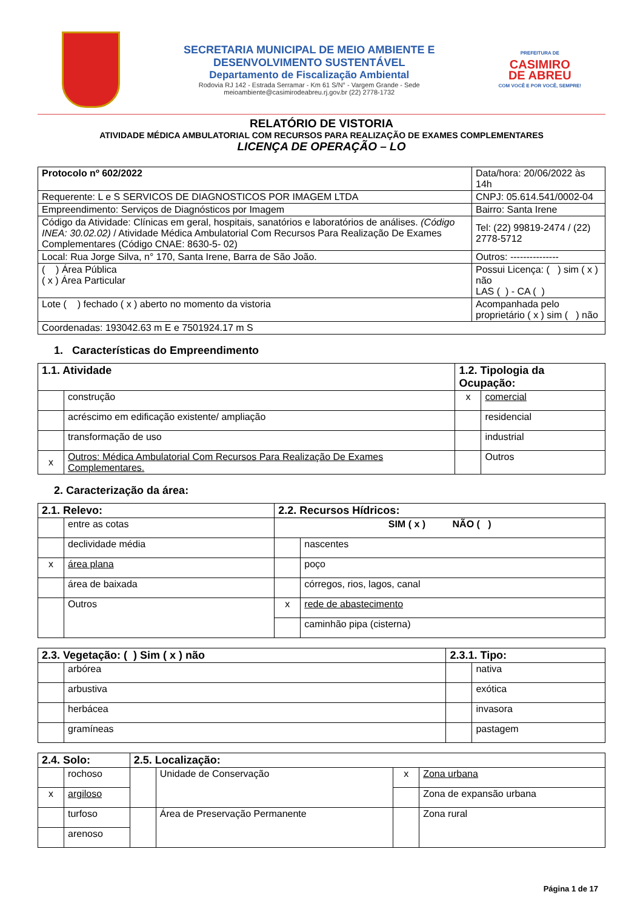SECRETARIA MUNICIPAL DE MEIO AMBIENTE E
DESENVOLVIMENTO SUSTENTÁVEL
Departamento de Fiscalização Ambiental
Rodovia RJ 142 - Estrada Serramar - Km 61 S/N° - Vargem Grande - Sede
meioambiente@casimirodeabreu.rj.gov.br (22) 2778-1732
PREFEITURA DE
CASIMIRO
DE ABREU
COM VOCÊ E POR VOCÊ, SEMPRE!
RELATÓRIO DE VISTORIA
ATIVIDADE MÉDICA AMBULATORIAL COM RECURSOS PARA REALIZAÇÃO DE EXAMES COMPLEMENTARES
LICENÇA DE OPERAÇÃO – LO
| Protocolo nº 602/2022 | | | Data/hora: 20/06/2022 às 14h |
| Requerente: L e S SERVICOS DE DIAGNOSTICOS POR IMAGEM LTDA | | | CNPJ: 05.614.541/0002-04 |
| Empreendimento: Serviços de Diagnósticos por Imagem | | | Bairro: Santa Irene |
| Código da Atividade: Clínicas em geral, hospitais, sanatórios e laboratórios de análises. (Código INEA: 30.02.02) / Atividade Médica Ambulatorial Com Recursos Para Realização De Exames Complementares (Código CNAE: 8630-5- 02) | | | Tel: (22) 99819-2474 / (22) 2778-5712 |
| Local: Rua Jorge Silva, n° 170, Santa Irene, Barra de São João. | | | Outros: --------------- |
| ( ) Área Pública ( x ) Área Particular | Possui Licença: ( ) sim ( x ) não LAS ( ) - CA ( ) | | |
| Lote ( ) fechado ( x ) aberto no momento da vistoria | | Acompanhada pelo proprietário ( x ) sim ( ) não | |
| Coordenadas: 193042.63 m E e 7501924.17 m S | | | |
1. Características do Empreendimento
| 1.1. Atividade | | 1.2. Tipologia da Ocupação: | |
| --- | --- | --- | --- |
| | construção | x | comercial |
| | acréscimo em edificação existente/ ampliação | | residencial |
| | transformação de uso | | industrial |
| x | Outros: Médica Ambulatorial Com Recursos Para Realização De Exames Complementares. | | Outros |
2. Caracterização da área:
| 2.1. Relevo: | | 2.2. Recursos Hídricos: | |
| --- | --- | --- | --- |
| | entre as cotas | SIM ( x ) NÃO ( ) | |
| | declividade média | | nascentes |
| x | área plana | | poço |
| | área de baixada | | córregos, rios, lagos, canal |
| | Outros | x | rede de abastecimento |
| | | | caminhão pipa (cisterna) |
| 2.3. Vegetação: ( ) Sim ( x ) não | | 2.3.1. Tipo: | |
| --- | --- | --- | --- |
| | arbórea | | nativa |
| | arbustiva | | exótica |
| | herbácea | | invasora |
| | gramíneas | | pastagem |
| 2.4. Solo: | | 2.5. Localização: | | | |
| --- | --- | --- | --- | --- | --- |
| | rochoso | | Unidade de Conservação | x | Zona urbana |
| x | argiloso | | | | Zona de expansão urbana |
| | turfoso | | Área de Preservação Permanente | | Zona rural |
| | arenoso | | | | |
Página 1 de 17